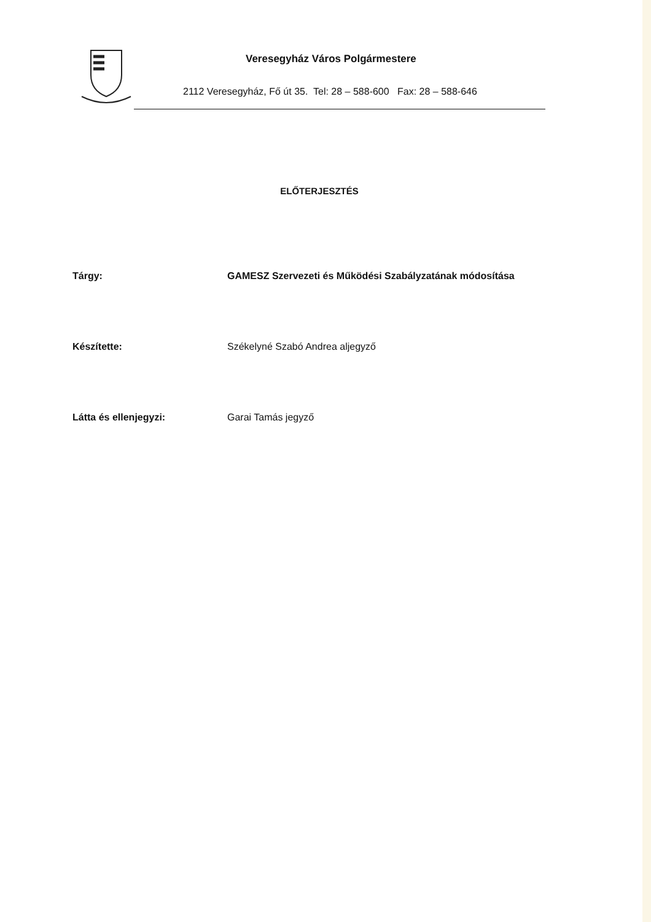Veresegyház Város Polgármestere
2112 Veresegyház, Fő út 35. Tel: 28 – 588-600 Fax: 28 – 588-646
ELŐTERJESZTÉS
Tárgy: GAMESZ Szervezeti és Működési Szabályzatának módosítása
Készítette: Székelyné Szabó Andrea aljegyző
Látta és ellenjegyzi: Garai Tamás jegyző